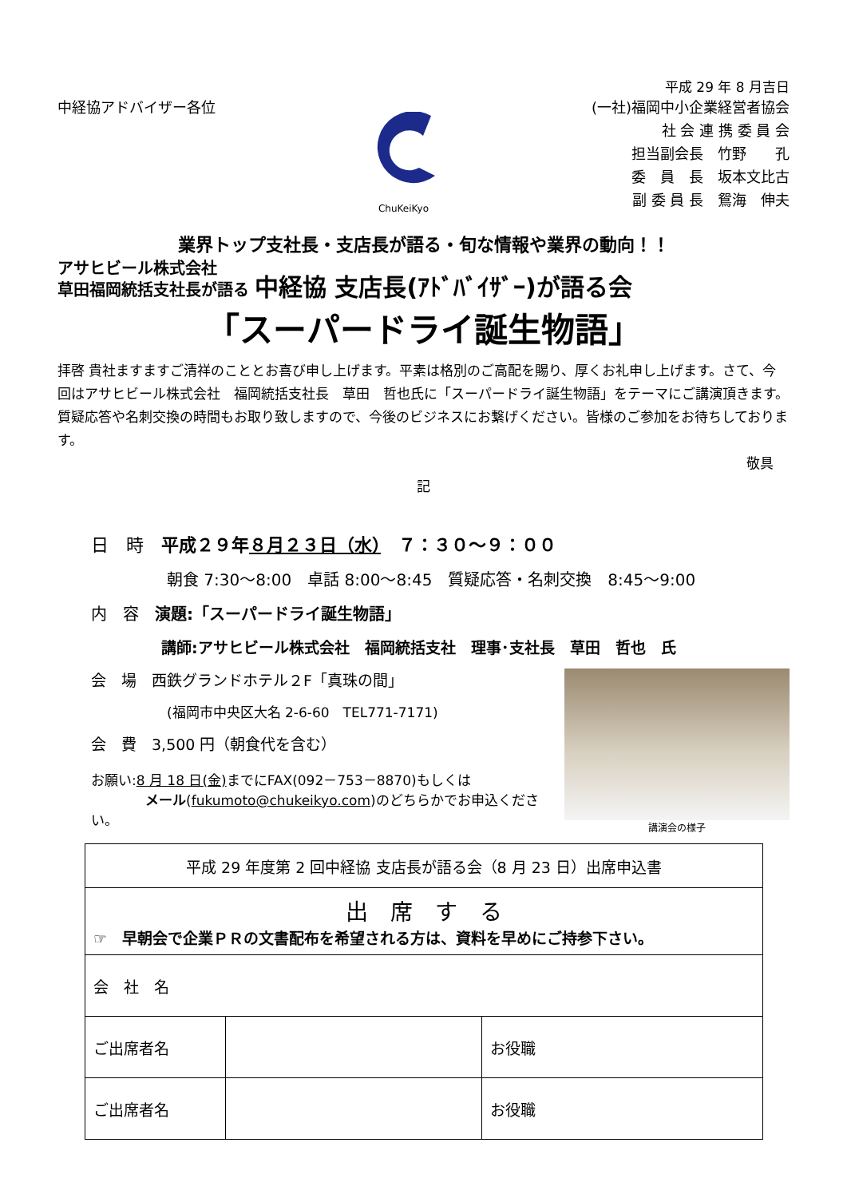平成 29 年 8 月吉日
中経協アドバイザー各位
ChuKeiKyo
(一社)福岡中小企業経営者協会
社 会 連 携 委 員 会
担当副会長　竹野　　孔
委　員　長　坂本文比古
副 委 員 長　鴛海　伸夫
業界トップ支社長・支店長が語る・旬な情報や業界の動向！！
アサヒビール株式会社
草田福岡統括支社長が語る 中経協 支店長(ｱﾄﾞﾊﾞｲｻﾞｰ)が語る会
「スーパードライ誕生物語」
拝啓 貴社ますますご清祥のこととお喜び申し上げます。平素は格別のご高配を賜り、厚くお礼申し上げます。さて、今回はアサヒビール株式会社　福岡統括支社長　草田　哲也氏に「スーパードライ誕生物語」をテーマにご講演頂きます。質疑応答や名刺交換の時間もお取り致しますので、今後のビジネスにお繋げください。皆様のご参加をお待ちしております。
敬具
記
日　時　平成２９年８月２３日（水）　７：３０～９：００
朝食 7:30～8:00　卓話 8:00～8:45　質疑応答・名刺交換　8:45～9:00
内　容　演題:「スーパードライ誕生物語」
講師:アサヒビール株式会社　福岡統括支社　理事･支社長　草田　哲也　氏
講演会の様子
会　場　西鉄グランドホテル２F「真珠の間」
(福岡市中央区大名 2-6-60　TEL771-7171)
会　費　3,500 円（朝食代を含む）
お願い:8 月 18 日(金) までにFAX(092－753－8870)もしくは
　　　　メール(fukumoto@chukeikyo.com)のどちらかでお申込ください。
| 平成 29 年度第 2 回中経協 支店長が語る会（8 月 23 日）出席申込書 | | |
| 出 席 す る ☞ 早朝会で企業ＰＲの文書配布を希望される方は、資料を早めにご持参下さい。 | | |
| 会 社 名 | | |
| ご出席者名 | | お役職 |
| ご出席者名 | | お役職 |